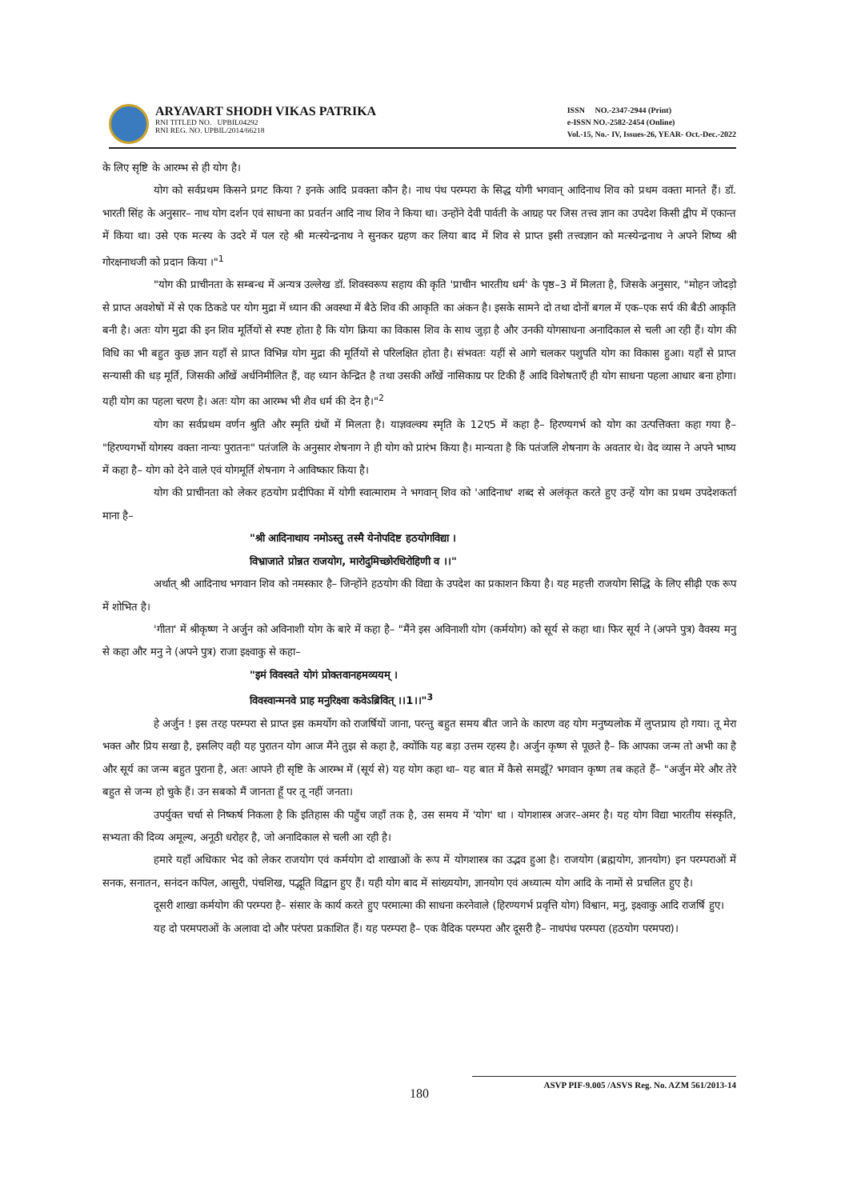ARYAVART SHODH VIKAS PATRIKA
RNI TITLED NO. UPBIL04292
RNI REG. NO. UPBIL/2014/66218
ISSN NO.-2347-2944 (Print)
e-ISSN NO.-2582-2454 (Online)
Vol.-15, No.- IV, Issues-26, YEAR- Oct.-Dec.-2022
के लिए सृष्टि के आरम्भ से ही योग है।
योग को सर्वप्रथम किसने प्रगट किया ? इनके आदि प्रवक्ता कौन है। नाथ पंथ परम्परा के सिद्ध योगी भगवान् आदिनाथ शिव को प्रथम वक्ता मानते हैं। डॉ. भारती सिंह के अनुसार– नाथ योग दर्शन एवं साधना का प्रवर्तन आदि नाथ शिव ने किया था। उन्होंने देवी पार्वती के आग्रह पर जिस तत्त्व ज्ञान का उपदेश किसी द्वीप में एकान्त में किया था। उसे एक मत्स्य के उदरे में पल रहे श्री मत्स्येन्द्रनाथ ने सुनकर ग्रहण कर लिया बाद में शिव से प्राप्त इसी तत्त्वज्ञान को मत्स्येन्द्रनाथ ने अपने शिष्य श्री गोरक्षनाथजी को प्रदान किया ।"<sup>1</sup>
"योग की प्राचीनता के सम्बन्ध में अन्यत्र उल्लेख डॉ. शिवस्वरूप सहाय की कृति 'प्राचीन भारतीय धर्म' के पृष्ठ–3 में मिलता है, जिसके अनुसार, "मोहन जोदड़ो से प्राप्त अवशेषों में से एक ठिकडे पर योग मुद्रा में ध्यान की अवस्था में बैठे शिव की आकृति का अंकन है। इसके सामने दो तथा दोनों बगल में एक–एक सर्प की बैठी आकृति बनी है। अतः योग मुद्रा की इन शिव मूर्तियों से स्पष्ट होता है कि योग क्रिया का विकास शिव के साथ जुड़ा है और उनकी योगसाधना अनादिकाल से चली आ रही हैं। योग की विधि का भी बहुत कुछ ज्ञान यहाँ से प्राप्त विभिन्न योग मुद्रा की मूर्तियों से परिलक्षित होता है। संभवतः यहीं से आगे चलकर पशुपति योग का विकास हुआ। यहाँ से प्राप्त सन्यासी की धड़ मूर्ति, जिसकी आँखें अर्धनिमीलित हैं, वह ध्यान केन्द्रित है तथा उसकी आँखें नासिकाग्र पर टिकी हैं आदि विशेषताएँ ही योग साधना पहला आधार बना होगा। यही योग का पहला चरण है। अतः योग का आरम्भ भी शैव धर्म की देन है।"<sup>2</sup>
योग का सर्वप्रथम वर्णन श्रुति और स्मृति ग्रंथों में मिलता है। याज्ञवल्क्य स्मृति के 12ए5 में कहा है– हिरण्यगर्भ को योग का उत्पत्तिक्ता कहा गया है– "हिरण्यगर्भो योगस्य वक्ता नान्यः पुरातनः" पतंजलि के अनुसार शेषनाग ने ही योग को प्रारंभ किया है। मान्यता है कि पतंजलि शेषनाग के अवतार थे। वेद व्यास ने अपने भाष्य में कहा है– योग को देने वाले एवं योगमूर्ति शेषनाग ने आविष्कार किया है।
योग की प्राचीनता को लेकर हठयोग प्रदीपिका में योगी स्वात्माराम ने भगवान् शिव को 'आदिनाथ' शब्द से अलंकृत करते हुए उन्हें योग का प्रथम उपदेशकर्ता माना है–
"श्री आदिनाथाय नमोऽस्तु तस्मै येनोपदिष्ट हठयोगविद्या ।
विभ्राजाते प्रोन्नत राजयोग, मारोदुमिच्छोरधिरोहिणी व ।।"
अर्थात् श्री आदिनाथ भगवान शिव को नमस्कार है– जिन्होंने हठयोग की विद्या के उपदेश का प्रकाशन किया है। यह महत्ती राजयोग सिद्धि के लिए सीढ़ी एक रूप में शोभित है।
'गीता' में श्रीकृष्ण ने अर्जुन को अविनाशी योग के बारे में कहा है– "मैंने इस अविनाशी योग (कर्मयोग) को सूर्य से कहा था। फिर सूर्य ने (अपने पुत्र) वैवस्य मनु से कहा और मनु ने (अपने पुत्र) राजा इक्ष्वाकु से कहा–
"इमं विवस्वते योगं प्रोक्तवानहमव्ययम् ।
विवस्वान्मनवे प्राह मनुरिक्ष्वा कवेऽब्रिवित् ।।1।।"<sup>3</sup>
हे अर्जुन ! इस तरह परम्परा से प्राप्त इस कमर्योग को राजर्षियों जाना, परन्तु बहुत समय बीत जाने के कारण वह योग मनुष्यलोक में लुप्तप्राय हो गया। तू मेरा भक्त और प्रिय सखा है, इसलिए वही यह पुरातन योग आज मैंने तुझ से कहा है, क्योंकि यह बड़ा उत्तम रहस्य है। अर्जुन कृष्ण से पूछते है– कि आपका जन्म तो अभी का है और सूर्य का जन्म बहुत पुराना है, अतः आपने ही सृष्टि के आरम्भ में (सूर्य से) यह योग कहा था– यह बात में कैसे समझूँ? भगवान कृष्ण तब कहते हैं– "अर्जुन मेरे और तेरे बहुत से जन्म हो चुके हैं। उन सबको मैं जानता हूँ पर तू नहीं जनता।
उपर्युक्त चर्चा से निष्कर्ष निकला है कि इतिहास की पहुँच जहाँ तक है, उस समय में 'योग' था । योगशास्त्र अजर–अमर है। यह योग विद्या भारतीय संस्कृति, सभ्यता की दिव्य अमूल्य, अनूठी धरोहर है, जो अनादिकाल से चली आ रही है।
हमारे यहाँ अधिकार भेद को लेकर राजयोग एवं कर्मयोग दो शाखाओं के रूप में योगशास्त्र का उद्भव हुआ है। राजयोग (ब्रह्मयोग, ज्ञानयोग) इन परम्पराओं में सनक, सनातन, सनंदन कपिल, आसुरी, पंचशिख, पद्भूति विद्वान हुए हैं। यही योग बाद में सांख्ययोग, ज्ञानयोग एवं अध्यात्म योग आदि के नामों से प्रचलित हुए है।
दूसरी शाखा कर्मयोग की परम्परा है– संसार के कार्य करते हुए परमात्मा की साधना करनेवाले (हिरण्यगर्भ प्रवृत्ति योग) विश्वान, मनु, इक्ष्वाकु आदि राजर्षि हुए।
यह दो परमपराओं के अलावा दो और परंपरा प्रकाशित हैं। यह परम्परा है– एक वैदिक परम्परा और दूसरी है– नाथपंथ परम्परा (हठयोग परमपरा)।
ASVP PIF-9.005 /ASVS Reg. No. AZM 561/2013-14
180